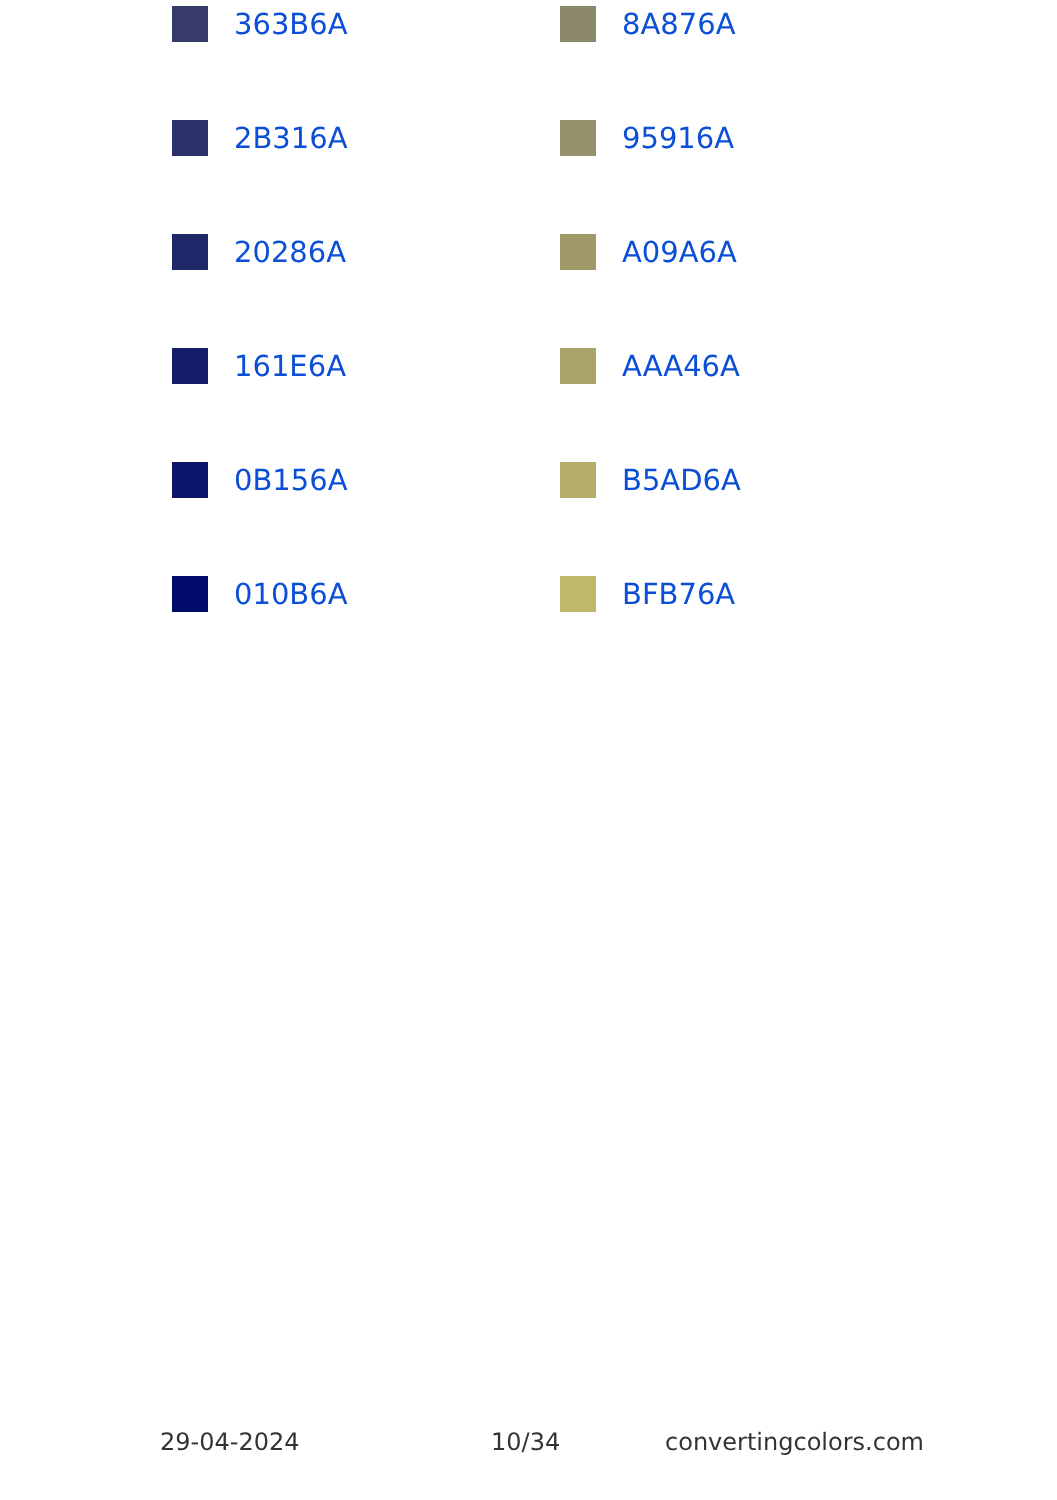363B6A 8A876A
2B316A 95916A
20286A A09A6A
161E6A AAA46A
0B156A B5AD6A
010B6A BFB76A
29-04-2024 10/34 convertingcolors.com